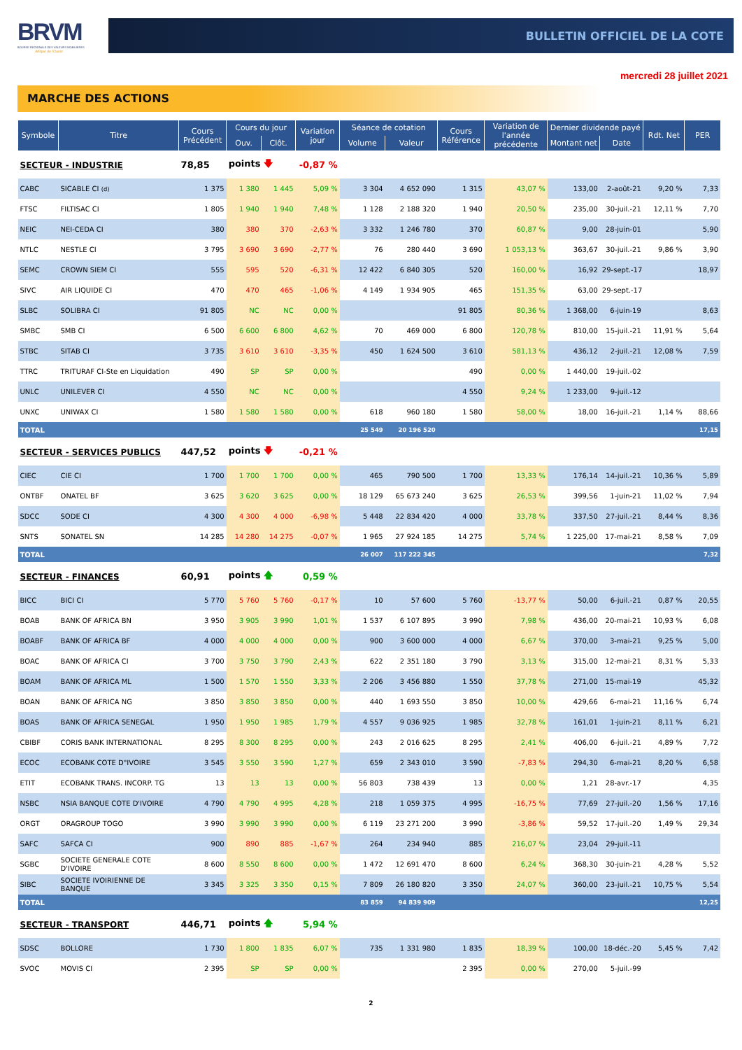BRVM
BOURSE REGIONALE DES VALEURS MOBILIERES
Afrique de l'Ouest
BULLETIN OFFICIEL DE LA COTE
mercredi 28 juillet 2021
MARCHE DES ACTIONS
| Symbole | Titre | Cours Précédent | Cours du jour | | Variation jour | Séance de cotation | | Cours Référence | Variation de l'année précédente | Dernier dividende payé | | Rdt. Net | PER |
| --- | --- | --- | --- | --- | --- | --- | --- | --- | --- | --- | --- | --- | --- |
| | | | Ouv. | Clôt. | | Volume | Valeur | | | Montant net | Date | | |
| SECTEUR - INDUSTRIE | | 78,85 | points 🡇 | | -0,87 % | | | | | | | | |
| CABC | SICABLE CI (d) | 1 375 | 1 380 | 1 445 | 5,09 % | 3 304 | 4 652 090 | 1 315 | 43,07 % | 133,00 | 2-août-21 | 9,20 % | 7,33 |
| FTSC | FILTISAC CI | 1 805 | 1 940 | 1 940 | 7,48 % | 1 128 | 2 188 320 | 1 940 | 20,50 % | 235,00 | 30-juil.-21 | 12,11 % | 7,70 |
| NEIC | NEI-CEDA CI | 380 | 380 | 370 | -2,63 % | 3 332 | 1 246 780 | 370 | 60,87 % | 9,00 | 28-juin-01 | | 5,90 |
| NTLC | NESTLE CI | 3 795 | 3 690 | 3 690 | -2,77 % | 76 | 280 440 | 3 690 | 1 053,13 % | 363,67 | 30-juil.-21 | 9,86 % | 3,90 |
| SEMC | CROWN SIEM CI | 555 | 595 | 520 | -6,31 % | 12 422 | 6 840 305 | 520 | 160,00 % | 16,92 | 29-sept.-17 | | 18,97 |
| SIVC | AIR LIQUIDE CI | 470 | 470 | 465 | -1,06 % | 4 149 | 1 934 905 | 465 | 151,35 % | 63,00 | 29-sept.-17 | | |
| SLBC | SOLIBRA CI | 91 805 | NC | NC | 0,00 % | | | 91 805 | 80,36 % | 1 368,00 | 6-juin-19 | | 8,63 |
| SMBC | SMB CI | 6 500 | 6 600 | 6 800 | 4,62 % | 70 | 469 000 | 6 800 | 120,78 % | 810,00 | 15-juil.-21 | 11,91 % | 5,64 |
| STBC | SITAB CI | 3 735 | 3 610 | 3 610 | -3,35 % | 450 | 1 624 500 | 3 610 | 581,13 % | 436,12 | 2-juil.-21 | 12,08 % | 7,59 |
| TTRC | TRITURAF CI-Ste en Liquidation | 490 | SP | SP | 0,00 % | | | 490 | 0,00 % | 1 440,00 | 19-juil.-02 | | |
| UNLC | UNILEVER CI | 4 550 | NC | NC | 0,00 % | | | 4 550 | 9,24 % | 1 233,00 | 9-juil.-12 | | |
| UNXC | UNIWAX CI | 1 580 | 1 580 | 1 580 | 0,00 % | 618 | 960 180 | 1 580 | 58,00 % | 18,00 | 16-juil.-21 | 1,14 % | 88,66 |
| TOTAL | | | | | | 25 549 | 20 196 520 | | | | | | 17,15 |
| SECTEUR - SERVICES PUBLICS | | 447,52 | points 🡇 | | -0,21 % | | | | | | | | |
| CIEC | CIE CI | 1 700 | 1 700 | 1 700 | 0,00 % | 465 | 790 500 | 1 700 | 13,33 % | 176,14 | 14-juil.-21 | 10,36 % | 5,89 |
| ONTBF | ONATEL BF | 3 625 | 3 620 | 3 625 | 0,00 % | 18 129 | 65 673 240 | 3 625 | 26,53 % | 399,56 | 1-juin-21 | 11,02 % | 7,94 |
| SDCC | SODE CI | 4 300 | 4 300 | 4 000 | -6,98 % | 5 448 | 22 834 420 | 4 000 | 33,78 % | 337,50 | 27-juil.-21 | 8,44 % | 8,36 |
| SNTS | SONATEL SN | 14 285 | 14 280 | 14 275 | -0,07 % | 1 965 | 27 924 185 | 14 275 | 5,74 % | 1 225,00 | 17-mai-21 | 8,58 % | 7,09 |
| TOTAL | | | | | | 26 007 | 117 222 345 | | | | | | 7,32 |
| SECTEUR - FINANCES | | 60,91 | points 🡅 | | 0,59 % | | | | | | | | |
| BICC | BICI CI | 5 770 | 5 760 | 5 760 | -0,17 % | 10 | 57 600 | 5 760 | -13,77 % | 50,00 | 6-juil.-21 | 0,87 % | 20,55 |
| BOAB | BANK OF AFRICA BN | 3 950 | 3 905 | 3 990 | 1,01 % | 1 537 | 6 107 895 | 3 990 | 7,98 % | 436,00 | 20-mai-21 | 10,93 % | 6,08 |
| BOABF | BANK OF AFRICA BF | 4 000 | 4 000 | 4 000 | 0,00 % | 900 | 3 600 000 | 4 000 | 6,67 % | 370,00 | 3-mai-21 | 9,25 % | 5,00 |
| BOAC | BANK OF AFRICA CI | 3 700 | 3 750 | 3 790 | 2,43 % | 622 | 2 351 180 | 3 790 | 3,13 % | 315,00 | 12-mai-21 | 8,31 % | 5,33 |
| BOAM | BANK OF AFRICA ML | 1 500 | 1 570 | 1 550 | 3,33 % | 2 206 | 3 456 880 | 1 550 | 37,78 % | 271,00 | 15-mai-19 | | 45,32 |
| BOAN | BANK OF AFRICA NG | 3 850 | 3 850 | 3 850 | 0,00 % | 440 | 1 693 550 | 3 850 | 10,00 % | 429,66 | 6-mai-21 | 11,16 % | 6,74 |
| BOAS | BANK OF AFRICA SENEGAL | 1 950 | 1 950 | 1 985 | 1,79 % | 4 557 | 9 036 925 | 1 985 | 32,78 % | 161,01 | 1-juin-21 | 8,11 % | 6,21 |
| CBIBF | CORIS BANK INTERNATIONAL | 8 295 | 8 300 | 8 295 | 0,00 % | 243 | 2 016 625 | 8 295 | 2,41 % | 406,00 | 6-juil.-21 | 4,89 % | 7,72 |
| ECOC | ECOBANK COTE D"IVOIRE | 3 545 | 3 550 | 3 590 | 1,27 % | 659 | 2 343 010 | 3 590 | -7,83 % | 294,30 | 6-mai-21 | 8,20 % | 6,58 |
| ETIT | ECOBANK TRANS. INCORP. TG | 13 | 13 | 13 | 0,00 % | 56 803 | 738 439 | 13 | 0,00 % | 1,21 | 28-avr.-17 | | 4,35 |
| NSBC | NSIA BANQUE COTE D'IVOIRE | 4 790 | 4 790 | 4 995 | 4,28 % | 218 | 1 059 375 | 4 995 | -16,75 % | 77,69 | 27-juil.-20 | 1,56 % | 17,16 |
| ORGT | ORAGROUP TOGO | 3 990 | 3 990 | 3 990 | 0,00 % | 6 119 | 23 271 200 | 3 990 | -3,86 % | 59,52 | 17-juil.-20 | 1,49 % | 29,34 |
| SAFC | SAFCA CI | 900 | 890 | 885 | -1,67 % | 264 | 234 940 | 885 | 216,07 % | 23,04 | 29-juil.-11 | | |
| SGBC | SOCIETE GENERALE COTE D'IVOIRE | 8 600 | 8 550 | 8 600 | 0,00 % | 1 472 | 12 691 470 | 8 600 | 6,24 % | 368,30 | 30-juin-21 | 4,28 % | 5,52 |
| SIBC | SOCIETE IVOIRIENNE DE BANQUE | 3 345 | 3 325 | 3 350 | 0,15 % | 7 809 | 26 180 820 | 3 350 | 24,07 % | 360,00 | 23-juil.-21 | 10,75 % | 5,54 |
| TOTAL | | | | | | 83 859 | 94 839 909 | | | | | | 12,25 |
| SECTEUR - TRANSPORT | | 446,71 | points 🡅 | | 5,94 % | | | | | | | | |
| SDSC | BOLLORE | 1 730 | 1 800 | 1 835 | 6,07 % | 735 | 1 331 980 | 1 835 | 18,39 % | 100,00 | 18-déc.-20 | 5,45 % | 7,42 |
| SVOC | MOVIS CI | 2 395 | SP | SP | 0,00 % | | | 2 395 | 0,00 % | 270,00 | 5-juil.-99 | | |
2